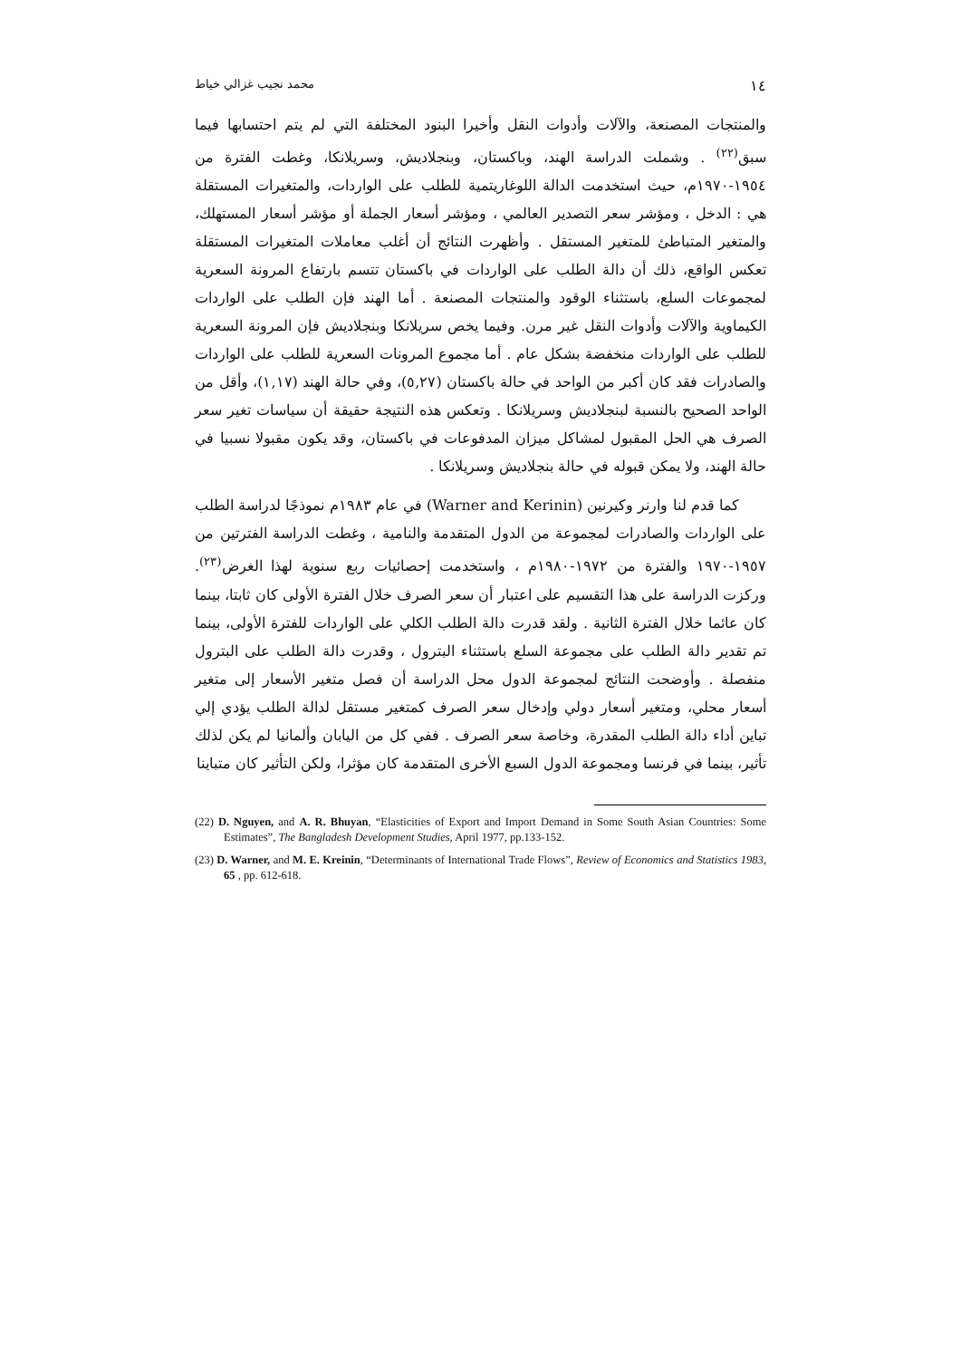١٤ محمد نجيب غزالي خياط
والمنتجات المصنعة، والآلات وأدوات النقل وأخيرا البنود المختلفة التي لم يتم احتسابها فيما سبق<sup>(٢٢)</sup> . وشملت الدراسة الهند، وباكستان، وبنجلاديش، وسريلانكا، وغطت الفترة من ١٩٥٤-١٩٧٠م، حيث استخدمت الدالة اللوغاريتمية للطلب على الواردات، والمتغيرات المستقلة هي : الدخل ، ومؤشر سعر التصدير العالمي ، ومؤشر أسعار الجملة أو مؤشر أسعار المستهلك، والمتغير المتباطئ للمتغير المستقل . وأظهرت النتائج أن أغلب معاملات المتغيرات المستقلة تعكس الواقع، ذلك أن دالة الطلب على الواردات في باكستان تتسم بارتفاع المرونة السعرية لمجموعات السلع، باستثناء الوقود والمنتجات المصنعة . أما الهند فإن الطلب على الواردات الكيماوية والآلات وأدوات النقل غير مرن. وفيما يخص سريلانكا وبنجلاديش فإن المرونة السعرية للطلب على الواردات منخفضة بشكل عام . أما مجموع المرونات السعرية للطلب على الواردات والصادرات فقد كان أكبر من الواحد في حالة باكستان (٥,٢٧)، وفي حالة الهند (١,١٧)، وأقل من الواحد الصحيح بالنسبة لبنجلاديش وسريلانكا . وتعكس هذه النتيجة حقيقة أن سياسات تغير سعر الصرف هي الحل المقبول لمشاكل ميزان المدفوعات في باكستان، وقد يكون مقبولا نسبيا في حالة الهند، ولا يمكن قبوله في حالة بنجلاديش وسريلانكا .
كما قدم لنا وارنر وكيرنين (Warner and Kerinin) في عام ١٩٨٣م نموذجًا لدراسة الطلب على الواردات والصادرات لمجموعة من الدول المتقدمة والنامية ، وغطت الدراسة الفترتين من ١٩٥٧-١٩٧٠ والفترة من ١٩٧٢-١٩٨٠م ، واستخدمت إحصائيات ربع سنوية لهذا الغرض<sup>(٢٣)</sup>. وركزت الدراسة على هذا التقسيم على اعتبار أن سعر الصرف خلال الفترة الأولى كان ثابتا، بينما كان عائما خلال الفترة الثانية . ولقد قدرت دالة الطلب الكلي على الواردات للفترة الأولى، بينما تم تقدير دالة الطلب على مجموعة السلع باستثناء البترول ، وقدرت دالة الطلب على البترول منفصلة . وأوضحت النتائج لمجموعة الدول محل الدراسة أن فصل متغير الأسعار إلى متغير أسعار محلي، ومتغير أسعار دولي وإدخال سعر الصرف كمتغير مستقل لدالة الطلب يؤدي إلي تباين أداء دالة الطلب المقدرة، وخاصة سعر الصرف . ففي كل من اليابان وألمانيا لم يكن لذلك تأثير، بينما في فرنسا ومجموعة الدول السبع الأخرى المتقدمة كان مؤثرا، ولكن التأثير كان متباينا
(22) D. Nguyen, and A. R. Bhuyan, “Elasticities of Export and Import Demand in Some South Asian Countries: Some Estimates”, The Bangladesh Development Studies, April 1977, pp.133-152.
(23) D. Warner, and M. E. Kreinin, “Determinants of International Trade Flows”, Review of Economics and Statistics 1983, 65 , pp. 612-618.